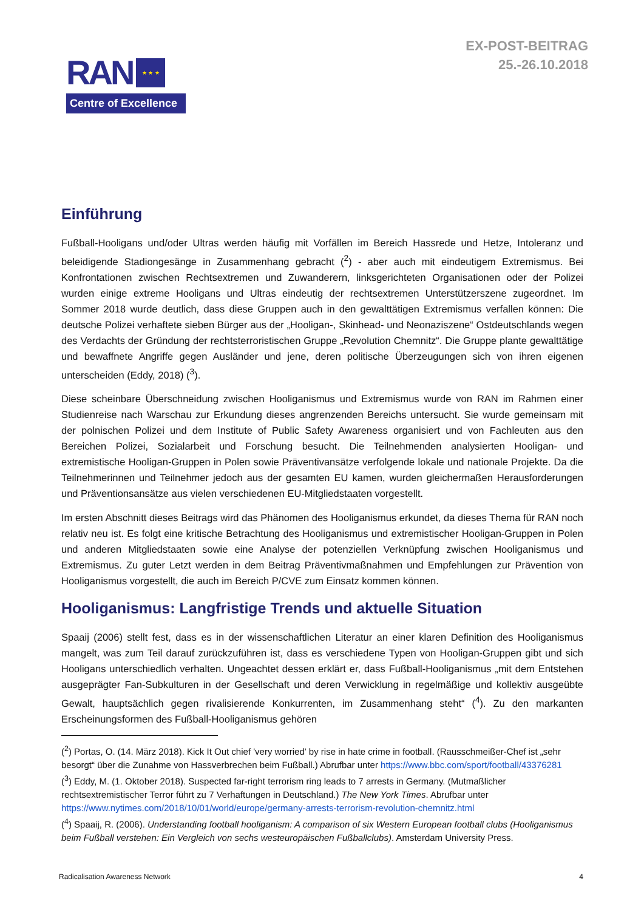RAN
★ ★ ★
Centre of Excellence
EX-POST-BEITRAG
25.-26.10.2018
Einführung
Fußball-Hooligans und/oder Ultras werden häufig mit Vorfällen im Bereich Hassrede und Hetze, Intoleranz und beleidigende Stadiongesänge in Zusammenhang gebracht (<sup>2</sup>) - aber auch mit eindeutigem Extremismus. Bei Konfrontationen zwischen Rechtsextremen und Zuwanderern, linksgerichteten Organisationen oder der Polizei wurden einige extreme Hooligans und Ultras eindeutig der rechtsextremen Unterstützerszene zugeordnet. Im Sommer 2018 wurde deutlich, dass diese Gruppen auch in den gewalttätigen Extremismus verfallen können: Die deutsche Polizei verhaftete sieben Bürger aus der „Hooligan-, Skinhead- und Neonaziszene“ Ostdeutschlands wegen des Verdachts der Gründung der rechtsterroristischen Gruppe „Revolution Chemnitz“. Die Gruppe plante gewalttätige und bewaffnete Angriffe gegen Ausländer und jene, deren politische Überzeugungen sich von ihren eigenen unterscheiden (Eddy, 2018) (<sup>3</sup>).
Diese scheinbare Überschneidung zwischen Hooliganismus und Extremismus wurde von RAN im Rahmen einer Studienreise nach Warschau zur Erkundung dieses angrenzenden Bereichs untersucht. Sie wurde gemeinsam mit der polnischen Polizei und dem Institute of Public Safety Awareness organisiert und von Fachleuten aus den Bereichen Polizei, Sozialarbeit und Forschung besucht. Die Teilnehmenden analysierten Hooligan- und extremistische Hooligan-Gruppen in Polen sowie Präventivansätze verfolgende lokale und nationale Projekte. Da die Teilnehmerinnen und Teilnehmer jedoch aus der gesamten EU kamen, wurden gleichermaßen Herausforderungen und Präventionsansätze aus vielen verschiedenen EU-Mitgliedstaaten vorgestellt.
Im ersten Abschnitt dieses Beitrags wird das Phänomen des Hooliganismus erkundet, da dieses Thema für RAN noch relativ neu ist. Es folgt eine kritische Betrachtung des Hooliganismus und extremistischer Hooligan-Gruppen in Polen und anderen Mitgliedstaaten sowie eine Analyse der potenziellen Verknüpfung zwischen Hooliganismus und Extremismus. Zu guter Letzt werden in dem Beitrag Präventivmaßnahmen und Empfehlungen zur Prävention von Hooliganismus vorgestellt, die auch im Bereich P/CVE zum Einsatz kommen können.
Hooliganismus: Langfristige Trends und aktuelle Situation
Spaaij (2006) stellt fest, dass es in der wissenschaftlichen Literatur an einer klaren Definition des Hooliganismus mangelt, was zum Teil darauf zurückzuführen ist, dass es verschiedene Typen von Hooligan-Gruppen gibt und sich Hooligans unterschiedlich verhalten. Ungeachtet dessen erklärt er, dass Fußball-Hooliganismus „mit dem Entstehen ausgeprägter Fan-Subkulturen in der Gesellschaft und deren Verwicklung in regelmäßige und kollektiv ausgeübte Gewalt, hauptsächlich gegen rivalisierende Konkurrenten, im Zusammenhang steht“ (<sup>4</sup>). Zu den markanten Erscheinungsformen des Fußball-Hooliganismus gehören
(<sup>2</sup>) Portas, O. (14. März 2018). Kick It Out chief 'very worried' by rise in hate crime in football. (Rausschmeißer-Chef ist „sehr besorgt“ über die Zunahme von Hassverbrechen beim Fußball.) Abrufbar unter https://www.bbc.com/sport/football/43376281
(<sup>3</sup>) Eddy, M. (1. Oktober 2018). Suspected far-right terrorism ring leads to 7 arrests in Germany. (Mutmaßlicher rechtsextremistischer Terror führt zu 7 Verhaftungen in Deutschland.) The New York Times. Abrufbar unter https://www.nytimes.com/2018/10/01/world/europe/germany-arrests-terrorism-revolution-chemnitz.html
(<sup>4</sup>) Spaaij, R. (2006). Understanding football hooliganism: A comparison of six Western European football clubs (Hooliganismus beim Fußball verstehen: Ein Vergleich von sechs westeuropäischen Fußballclubs). Amsterdam University Press.
Radicalisation Awareness Network 4